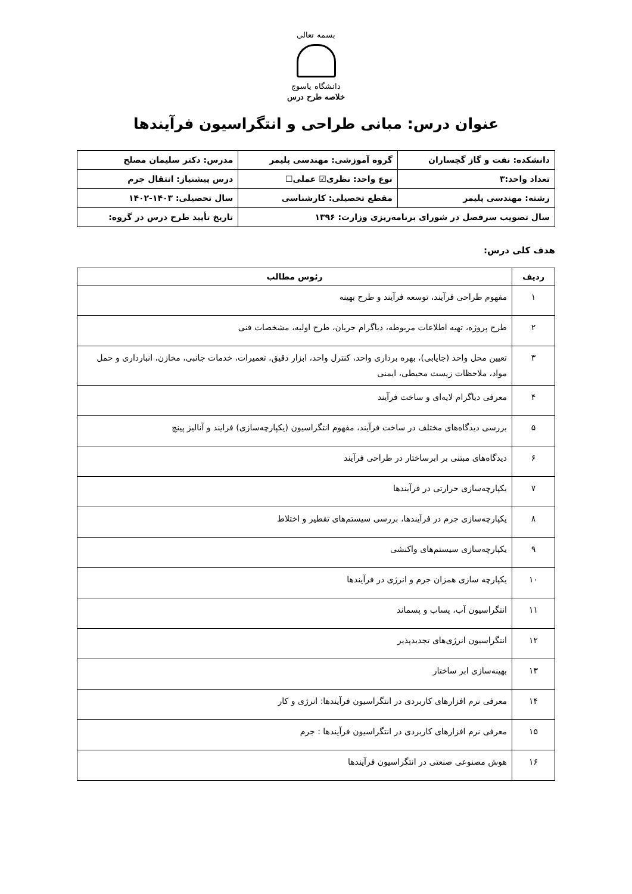بسمه تعالی
دانشگاه یاسوج
خلاصه طرح درس
عنوان درس: مبانی طراحی و انتگراسیون فرآیندها
| دانشکده: نفت و گاز گچساران | گروه آموزشی: مهندسی پلیمر | مدرس: دکتر سلیمان مصلح |
| تعداد واحد:۳ | نوع واحد: نظری☑ عملی☐ | درس پیشنیاز: انتقال جرم |
| رشته: مهندسی پلیمر | مقطع تحصیلی: کارشناسی | سال تحصیلی: ۱۴۰۳-۱۴۰۲ |
| سال تصویب سرفصل در شورای برنامه‌ریزی وزارت: ۱۳۹۶ | | تاریخ تأیید طرح درس در گروه: |
هدف کلی درس:
| ردیف | رئوس مطالب |
| --- | --- |
| ۱ | مفهوم طراحی فرآیند، توسعه فرآیند و طرح بهینه |
| ۲ | طرح پروژه، تهیه اطلاعات مربوطه، دیاگرام جریان، طرح اولیه، مشخصات فنی |
| ۳ | تعیین محل واحد (جایابی)، بهره برداری واحد، کنترل واحد، ابزار دقیق، تعمیرات، خدمات جانبی، مخازن، انبارداری و حمل مواد، ملاحظات زیست محیطی، ایمنی |
| ۴ | معرفی دیاگرام لایه‌ای و ساخت فرآیند |
| ۵ | بررسی دیدگاه‌های مختلف در ساخت فرآیند، مفهوم انتگراسیون (یکپارچه‌سازی) فرایند و آنالیز پینچ |
| ۶ | دیدگاه‌های مبتنی بر ابرساختار در طراحی فرآیند |
| ۷ | یکپارچه‌سازی حرارتی در فرآیندها |
| ۸ | یکپارچه‌سازی جرم در فرآیندها، بررسی سیستم‌های تقطیر و اختلاط |
| ۹ | یکپارچه‌سازی سیستم‌های واکنشی |
| ۱۰ | یکپارچه سازی همزان جرم و انرژی در فرآیندها |
| ۱۱ | انتگراسیون آب، پساب و پسماند |
| ۱۲ | انتگراسیون انرژی‌های تجدیدپذیر |
| ۱۳ | بهینه‌سازی ابر ساختار |
| ۱۴ | معرفی نرم افزارهای کاربردی در انتگراسیون فرآیندها: انرژی و کار |
| ۱۵ | معرفی نرم افزارهای کاربردی در انتگراسیون فرآیندها : جرم |
| ۱۶ | هوش مصنوعی صنعتی در انتگراسیون فرآیندها |